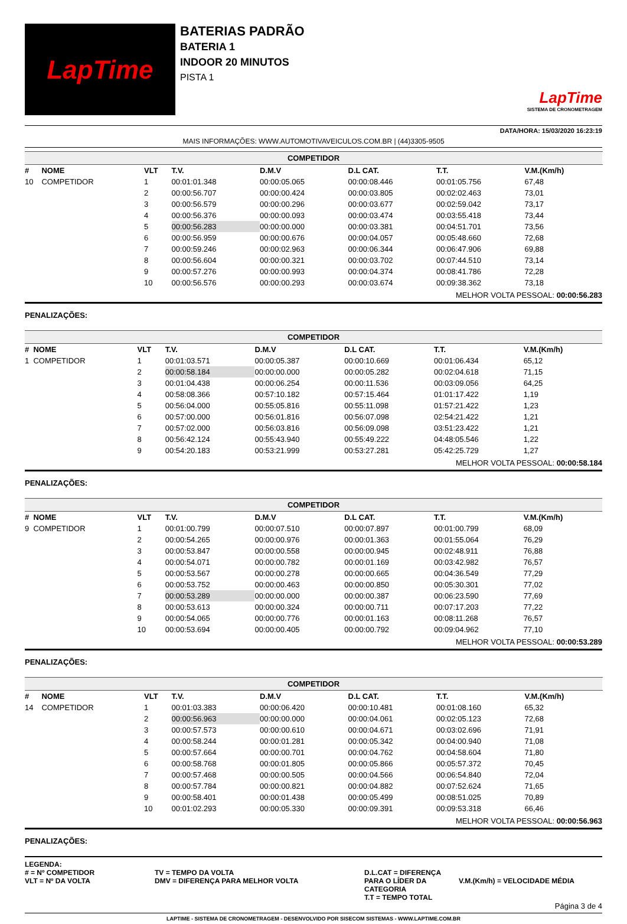LapTime
BATERIAS PADRÃO
BATERIA 1
INDOOR 20 MINUTOS
PISTA 1
LapTime
SISTEMA DE CRONOMETRAGEM
DATA/HORA: 15/03/2020 16:23:19
MAIS INFORMAÇÕES: WWW.AUTOMOTIVAVEICULOS.COM.BR | (44)3305-9505
| COMPETIDOR | | | | | | | | |
| # | NOME | VLT | T.V. | D.M.V | D.L CAT. | T.T. | V.M.(Km/h) | |
| 10 | COMPETIDOR | 1 | 00:01:01.348 | 00:00:05.065 | 00:00:08.446 | 00:01:05.756 | 67,48 | |
| | | 2 | 00:00:56.707 | 00:00:00.424 | 00:00:03.805 | 00:02:02.463 | 73,01 | |
| | | 3 | 00:00:56.579 | 00:00:00.296 | 00:00:03.677 | 00:02:59.042 | 73,17 | |
| | | 4 | 00:00:56.376 | 00:00:00.093 | 00:00:03.474 | 00:03:55.418 | 73,44 | |
| | | 5 | 00:00:56.283 | 00:00:00.000 | 00:00:03.381 | 00:04:51.701 | 73,56 | |
| | | 6 | 00:00:56.959 | 00:00:00.676 | 00:00:04.057 | 00:05:48.660 | 72,68 | |
| | | 7 | 00:00:59.246 | 00:00:02.963 | 00:00:06.344 | 00:06:47.906 | 69,88 | |
| | | 8 | 00:00:56.604 | 00:00:00.321 | 00:00:03.702 | 00:07:44.510 | 73,14 | |
| | | 9 | 00:00:57.276 | 00:00:00.993 | 00:00:04.374 | 00:08:41.786 | 72,28 | |
| | | 10 | 00:00:56.576 | 00:00:00.293 | 00:00:03.674 | 00:09:38.362 | 73,18 | |
MELHOR VOLTA PESSOAL: 00:00:56.283
PENALIZAÇÕES:
| COMPETIDOR | | | | | | | | |
| # | NOME | VLT | T.V. | D.M.V | D.L CAT. | T.T. | V.M.(Km/h) | |
| 1 | COMPETIDOR | 1 | 00:01:03.571 | 00:00:05.387 | 00:00:10.669 | 00:01:06.434 | 65,12 | |
| | | 2 | 00:00:58.184 | 00:00:00.000 | 00:00:05.282 | 00:02:04.618 | 71,15 | |
| | | 3 | 00:01:04.438 | 00:00:06.254 | 00:00:11.536 | 00:03:09.056 | 64,25 | |
| | | 4 | 00:58:08.366 | 00:57:10.182 | 00:57:15.464 | 01:01:17.422 | 1,19 | |
| | | 5 | 00:56:04.000 | 00:55:05.816 | 00:55:11.098 | 01:57:21.422 | 1,23 | |
| | | 6 | 00:57:00.000 | 00:56:01.816 | 00:56:07.098 | 02:54:21.422 | 1,21 | |
| | | 7 | 00:57:02.000 | 00:56:03.816 | 00:56:09.098 | 03:51:23.422 | 1,21 | |
| | | 8 | 00:56:42.124 | 00:55:43.940 | 00:55:49.222 | 04:48:05.546 | 1,22 | |
| | | 9 | 00:54:20.183 | 00:53:21.999 | 00:53:27.281 | 05:42:25.729 | 1,27 | |
MELHOR VOLTA PESSOAL: 00:00:58.184
PENALIZAÇÕES:
| COMPETIDOR | | | | | | | | |
| # | NOME | VLT | T.V. | D.M.V | D.L CAT. | T.T. | V.M.(Km/h) | |
| 9 | COMPETIDOR | 1 | 00:01:00.799 | 00:00:07.510 | 00:00:07.897 | 00:01:00.799 | 68,09 | |
| | | 2 | 00:00:54.265 | 00:00:00.976 | 00:00:01.363 | 00:01:55.064 | 76,29 | |
| | | 3 | 00:00:53.847 | 00:00:00.558 | 00:00:00.945 | 00:02:48.911 | 76,88 | |
| | | 4 | 00:00:54.071 | 00:00:00.782 | 00:00:01.169 | 00:03:42.982 | 76,57 | |
| | | 5 | 00:00:53.567 | 00:00:00.278 | 00:00:00.665 | 00:04:36.549 | 77,29 | |
| | | 6 | 00:00:53.752 | 00:00:00.463 | 00:00:00.850 | 00:05:30.301 | 77,02 | |
| | | 7 | 00:00:53.289 | 00:00:00.000 | 00:00:00.387 | 00:06:23.590 | 77,69 | |
| | | 8 | 00:00:53.613 | 00:00:00.324 | 00:00:00.711 | 00:07:17.203 | 77,22 | |
| | | 9 | 00:00:54.065 | 00:00:00.776 | 00:00:01.163 | 00:08:11.268 | 76,57 | |
| | | 10 | 00:00:53.694 | 00:00:00.405 | 00:00:00.792 | 00:09:04.962 | 77,10 | |
MELHOR VOLTA PESSOAL: 00:00:53.289
PENALIZAÇÕES:
| COMPETIDOR | | | | | | | | |
| # | NOME | VLT | T.V. | D.M.V | D.L CAT. | T.T. | V.M.(Km/h) | |
| 14 | COMPETIDOR | 1 | 00:01:03.383 | 00:00:06.420 | 00:00:10.481 | 00:01:08.160 | 65,32 | |
| | | 2 | 00:00:56.963 | 00:00:00.000 | 00:00:04.061 | 00:02:05.123 | 72,68 | |
| | | 3 | 00:00:57.573 | 00:00:00.610 | 00:00:04.671 | 00:03:02.696 | 71,91 | |
| | | 4 | 00:00:58.244 | 00:00:01.281 | 00:00:05.342 | 00:04:00.940 | 71,08 | |
| | | 5 | 00:00:57.664 | 00:00:00.701 | 00:00:04.762 | 00:04:58.604 | 71,80 | |
| | | 6 | 00:00:58.768 | 00:00:01.805 | 00:00:05.866 | 00:05:57.372 | 70,45 | |
| | | 7 | 00:00:57.468 | 00:00:00.505 | 00:00:04.566 | 00:06:54.840 | 72,04 | |
| | | 8 | 00:00:57.784 | 00:00:00.821 | 00:00:04.882 | 00:07:52.624 | 71,65 | |
| | | 9 | 00:00:58.401 | 00:00:01.438 | 00:00:05.499 | 00:08:51.025 | 70,89 | |
| | | 10 | 00:01:02.293 | 00:00:05.330 | 00:00:09.391 | 00:09:53.318 | 66,46 | |
MELHOR VOLTA PESSOAL: 00:00:56.963
PENALIZAÇÕES:
LEGENDA:
# = Nº COMPETIDOR
VLT = Nº DA VOLTA
TV = TEMPO DA VOLTA
DMV = DIFERENÇA PARA MELHOR VOLTA
D.L.CAT = DIFERENÇA PARA O LÍDER DA CATEGORIA
T.T = TEMPO TOTAL
V.M.(Km/h) = VELOCIDADE MÉDIA
Página 3 de 4
LAPTIME - SISTEMA DE CRONOMETRAGEM - DESENVOLVIDO POR SISECOM SISTEMAS - WWW.LAPTIME.COM.BR